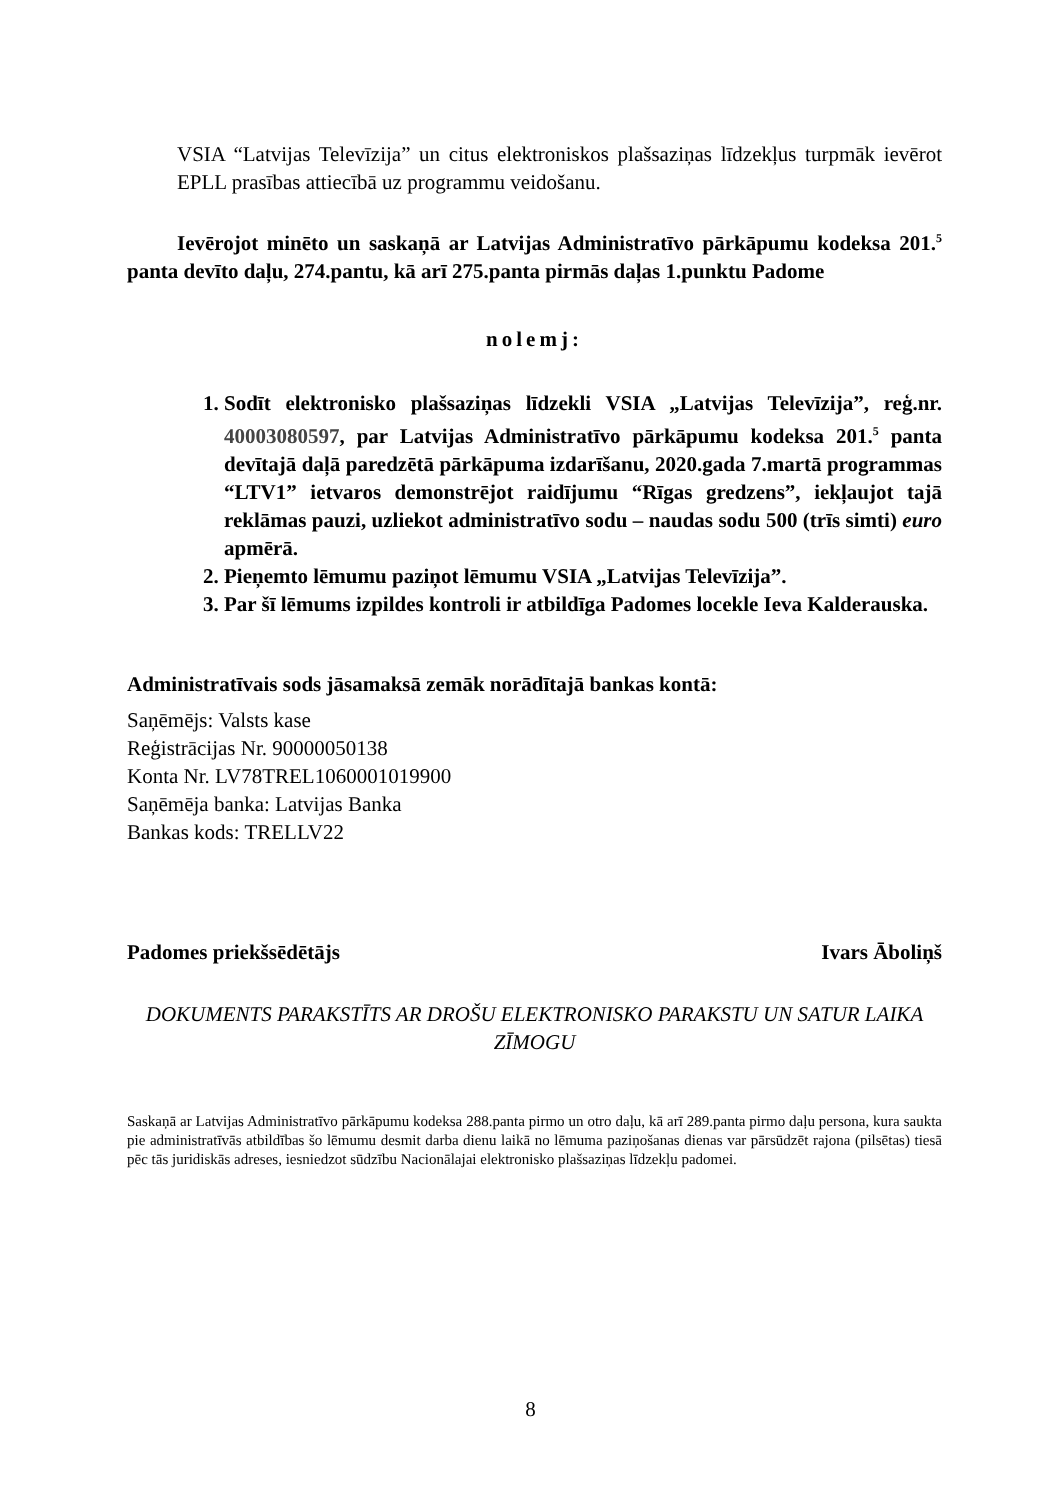VSIA “Latvijas Televīzija” un citus elektroniskos plašsaziņas līdzekļus turpmāk ievērot EPLL prasības attiecībā uz programmu veidošanu.
Ievērojot minēto un saskaņā ar Latvijas Administratīvo pārkāpumu kodeksa 201.<sup>5</sup> panta devīto daļu, 274.pantu, kā arī 275.panta pirmās daļas 1.punktu Padome
nolemj:
1. Sodīt elektronisko plašsaziņas līdzekli VSIA „Latvijas Televīzija”, reģ.nr. 40003080597, par Latvijas Administratīvo pārkāpumu kodeksa 201.<sup>5</sup> panta devītajā daļā paredzētā pārkāpuma izdarīšanu, 2020.gada 7.martā programmas “LTV1” ietvaros demonstrējot raidījumu “Rīgas gredzens”, iekļaujot tajā reklāmas pauzi, uzliekot administratīvo sodu – naudas sodu 500 (trīs simti) euro apmērā.
2. Pieņemto lēmumu paziņot lēmumu VSIA „Latvijas Televīzija”.
3. Par šī lēmums izpildes kontroli ir atbildīga Padomes locekle Ieva Kalderauska.
Administratīvais sods jāsamaksā zemāk norādītajā bankas kontā:
Saņēmējs: Valsts kase
Reģistrācijas Nr. 90000050138
Konta Nr. LV78TREL1060001019900
Saņēmēja banka: Latvijas Banka
Bankas kods: TRELLV22
Padomes priekšsēdētājs Ivars Āboliņš
DOKUMENTS PARAKSTĪTS AR DROŠU ELEKTRONISKO PARAKSTU UN SATUR LAIKA ZĪMOGU
Saskaņā ar Latvijas Administratīvo pārkāpumu kodeksa 288.panta pirmo un otro daļu, kā arī 289.panta pirmo daļu persona, kura saukta pie administratīvās atbildības šo lēmumu desmit darba dienu laikā no lēmuma paziņošanas dienas var pārsūdzēt rajona (pilsētas) tiesā pēc tās juridiskās adreses, iesniedzot sūdzību Nacionālajai elektronisko plašsaziņas līdzekļu padomei.
8